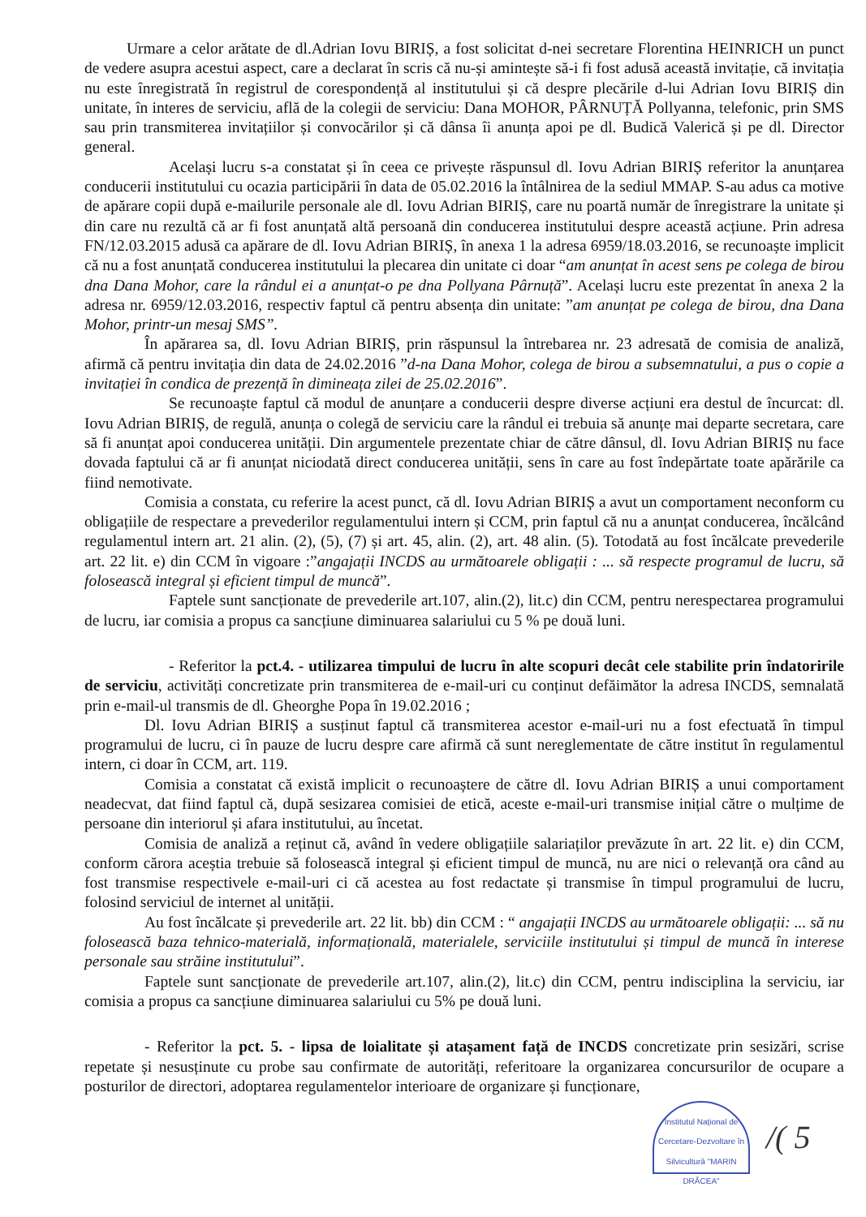Urmare a celor arătate de dl.Adrian Iovu BIRIȘ, a fost solicitat d-nei secretare Florentina HEINRICH un punct de vedere asupra acestui aspect, care a declarat în scris că nu-și amintește să-i fi fost adusă această invitație, că invitația nu este înregistrată în registrul de corespondență al institutului și că despre plecările d-lui Adrian Iovu BIRIȘ din unitate, în interes de serviciu, află de la colegii de serviciu: Dana MOHOR, PÂRNUȚĂ Pollyanna, telefonic, prin SMS sau prin transmiterea invitațiilor și convocărilor și că dânsa îi anunța apoi pe dl. Budică Valerică și pe dl. Director general.
Același lucru s-a constatat și în ceea ce privește răspunsul dl. Iovu Adrian BIRIȘ referitor la anunțarea conducerii institutului cu ocazia participării în data de 05.02.2016 la întâlnirea de la sediul MMAP. S-au adus ca motive de apărare copii după e-mailurile personale ale dl. Iovu Adrian BIRIȘ, care nu poartă număr de înregistrare la unitate și din care nu rezultă că ar fi fost anunțată altă persoană din conducerea institutului despre această acțiune. Prin adresa FN/12.03.2015 adusă ca apărare de dl. Iovu Adrian BIRIȘ, în anexa 1 la adresa 6959/18.03.2016, se recunoaște implicit că nu a fost anunțată conducerea institutului la plecarea din unitate ci doar “am anunțat în acest sens pe colega de birou dna Dana Mohor, care la rândul ei a anunțat-o pe dna Pollyana Pârnuță”. Același lucru este prezentat în anexa 2 la adresa nr. 6959/12.03.2016, respectiv faptul că pentru absența din unitate: ”am anunțat pe colega de birou, dna Dana Mohor, printr-un mesaj SMS”.
În apărarea sa, dl. Iovu Adrian BIRIȘ, prin răspunsul la întrebarea nr. 23 adresată de comisia de analiză, afirmă că pentru invitația din data de 24.02.2016 ”d-na Dana Mohor, colega de birou a subsemnatului, a pus o copie a invitației în condica de prezență în dimineața zilei de 25.02.2016”.
Se recunoaște faptul că modul de anunțare a conducerii despre diverse acțiuni era destul de încurcat: dl. Iovu Adrian BIRIȘ, de regulă, anunța o colegă de serviciu care la rândul ei trebuia să anunțe mai departe secretara, care să fi anunțat apoi conducerea unității. Din argumentele prezentate chiar de către dânsul, dl. Iovu Adrian BIRIȘ nu face dovada faptului că ar fi anunțat niciodată direct conducerea unității, sens în care au fost îndepărtate toate apărările ca fiind nemotivate.
Comisia a constata, cu referire la acest punct, că dl. Iovu Adrian BIRIȘ a avut un comportament neconform cu obligațiile de respectare a prevederilor regulamentului intern și CCM, prin faptul că nu a anunțat conducerea, încălcând regulamentul intern art. 21 alin. (2), (5), (7) și art. 45, alin. (2), art. 48 alin. (5). Totodată au fost încălcate prevederile art. 22 lit. e) din CCM în vigoare :”angajații INCDS au următoarele obligații : ... să respecte programul de lucru, să folosească integral și eficient timpul de muncă”.
Faptele sunt sancționate de prevederile art.107, alin.(2), lit.c) din CCM, pentru nerespectarea programului de lucru, iar comisia a propus ca sancțiune diminuarea salariului cu 5 % pe două luni.
- Referitor la pct.4. - utilizarea timpului de lucru în alte scopuri decât cele stabilite prin îndatoririle de serviciu, activități concretizate prin transmiterea de e-mail-uri cu conținut defăimător la adresa INCDS, semnalată prin e-mail-ul transmis de dl. Gheorghe Popa în 19.02.2016 ;
Dl. Iovu Adrian BIRIȘ a susținut faptul că transmiterea acestor e-mail-uri nu a fost efectuată în timpul programului de lucru, ci în pauze de lucru despre care afirmă că sunt nereglementate de către institut în regulamentul intern, ci doar în CCM, art. 119.
Comisia a constatat că există implicit o recunoaștere de către dl. Iovu Adrian BIRIȘ a unui comportament neadecvat, dat fiind faptul că, după sesizarea comisiei de etică, aceste e-mail-uri transmise inițial către o mulțime de persoane din interiorul și afara institutului, au încetat.
Comisia de analiză a reținut că, având în vedere obligațiile salariaților prevăzute în art. 22 lit. e) din CCM, conform cărora aceștia trebuie să folosească integral și eficient timpul de muncă, nu are nici o relevanță ora când au fost transmise respectivele e-mail-uri ci că acestea au fost redactate și transmise în timpul programului de lucru, folosind serviciul de internet al unității.
Au fost încălcate și prevederile art. 22 lit. bb) din CCM : “ angajații INCDS au următoarele obligații: ... să nu folosească baza tehnico-materială, informațională, materialele, serviciile institutului și timpul de muncă în interese personale sau străine institutului”.
Faptele sunt sancționate de prevederile art.107, alin.(2), lit.c) din CCM, pentru indisciplina la serviciu, iar comisia a propus ca sancțiune diminuarea salariului cu 5% pe două luni.
- Referitor la pct. 5. - lipsa de loialitate și atașament față de INCDS concretizate prin sesizări, scrise repetate și nesusținute cu probe sau confirmate de autorități, referitoare la organizarea concursurilor de ocupare a posturilor de directori, adoptarea regulamentelor interioare de organizare și funcționare,
Institutul Național de Cercetare-Dezvoltare în Silvicultură "MARIN DRĂCEA"
/( 5